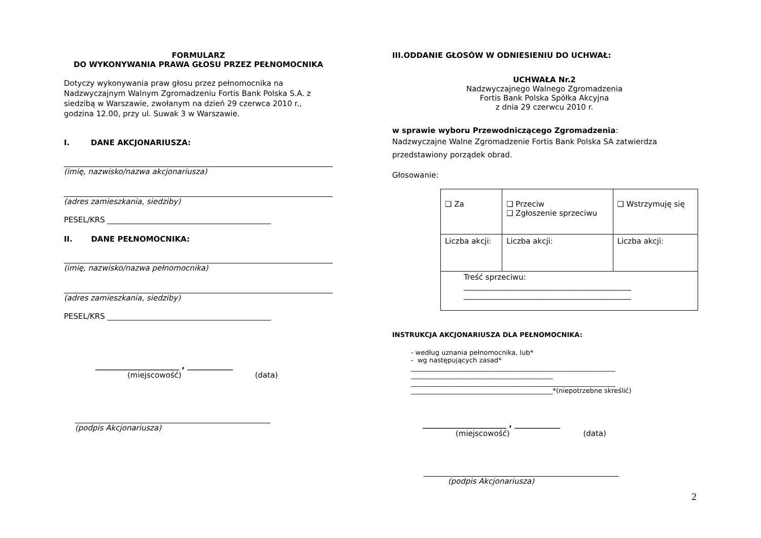FORMULARZ
DO WYKONYWANIA PRAWA GŁOSU PRZEZ PEŁNOMOCNIKA
Dotyczy wykonywania praw głosu przez pełnomocnika na Nadzwyczajnym Walnym Zgromadzeniu Fortis Bank Polska S.A. z siedzibą w Warszawie, zwołanym na dzień 29 czerwca 2010 r., godzina 12.00, przy ul. Suwak 3 w Warszawie.
I. DANE AKCJONARIUSZA:
(imię, nazwisko/nazwa akcjonariusza)
(adres zamieszkania, siedziby)
PESEL/KRS ___________________________________________
II. DANE PEŁNOMOCNIKA:
(imię, nazwisko/nazwa pełnomocnika)
(adres zamieszkania, siedziby)
PESEL/KRS ___________________________________________
______________________ , ____________
(miejscowość) (data)
(podpis Akcjonariusza)
III.ODDANIE GŁOSÓW W ODNIESIENIU DO UCHWAŁ:
UCHWAŁA Nr.2
Nadzwyczajnego Walnego Zgromadzenia
Fortis Bank Polska Spółka Akcyjna
z dnia 29 czerwcu 2010 r.
w sprawie wyboru Przewodniczącego Zgromadzenia:
Nadzwyczajne Walne Zgromadzenie Fortis Bank Polska SA zatwierdza przedstawiony porządek obrad.
Głosowanie:
| ❑ Za | ❑ Przeciw ❑ Zgłoszenie sprzeciwu | ❑ Wstrzymuję się |
| Liczba akcji: | Liczba akcji: | Liczba akcji: |
| Treść sprzeciwu: ____________________________________________ ____________________________________________ | | |
INSTRUKCJA AKCJONARIUSZA DLA PEŁNOMOCNIKA:
- według uznania pełnomocnika, lub*
- wg następujących zasad*
______________________________________________________________
___________________________________________
______________________________________________________________
___________________________________________*(niepotrzebne skreślić)
______________________ , ____________
(miejscowość) (data)
(podpis Akcjonariusza)
2